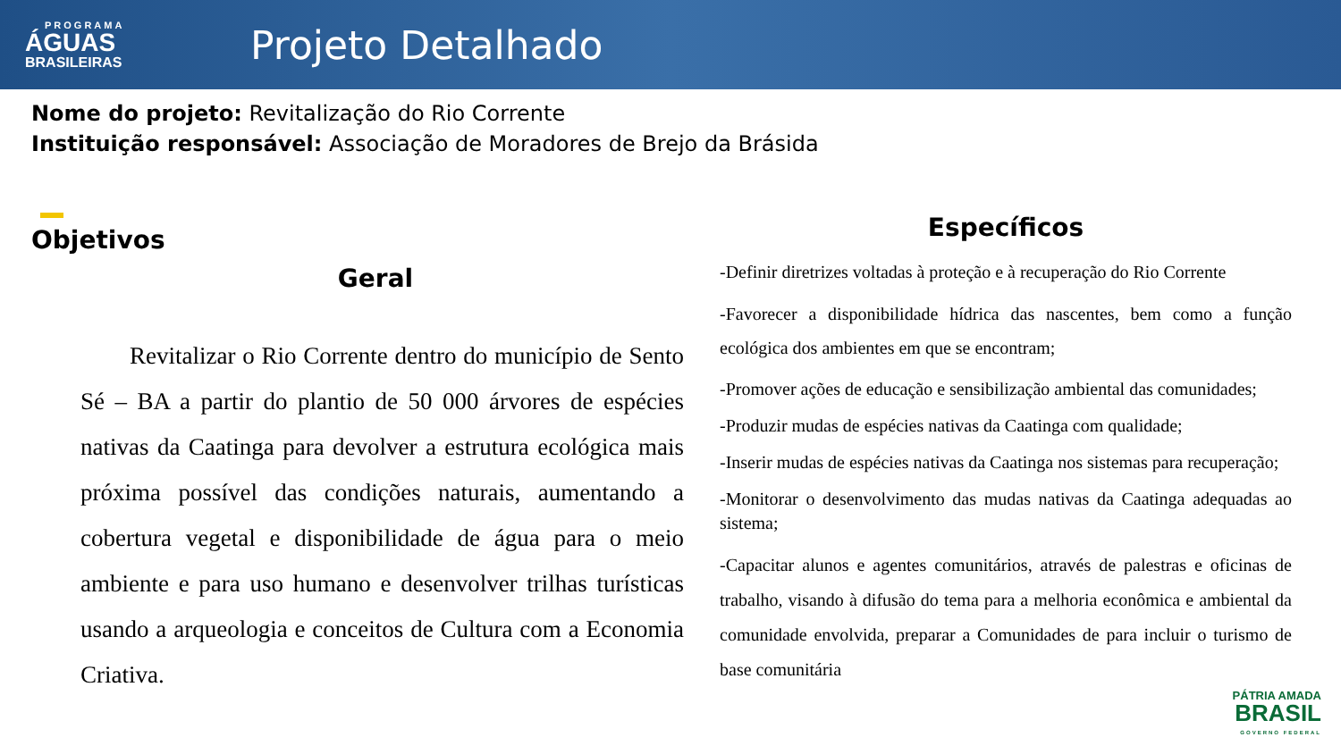PROGRAMA
ÁGUAS
BRASILEIRAS
Projeto Detalhado
Nome do projeto: Revitalização do Rio Corrente
Instituição responsável: Associação de Moradores de Brejo da Brásida
Objetivos
Geral
Revitalizar o Rio Corrente dentro do município de Sento Sé – BA a partir do plantio de 50 000 árvores de espécies nativas da Caatinga para devolver a estrutura ecológica mais próxima possível das condições naturais, aumentando a cobertura vegetal e disponibilidade de água para o meio ambiente e para uso humano e desenvolver trilhas turísticas usando a arqueologia e conceitos de Cultura com a Economia Criativa.
Específicos
-Definir diretrizes voltadas à proteção e à recuperação do Rio Corrente
-Favorecer a disponibilidade hídrica das nascentes, bem como a função ecológica dos ambientes em que se encontram;
-Promover ações de educação e sensibilização ambiental das comunidades;
-Produzir mudas de espécies nativas da Caatinga com qualidade;
-Inserir mudas de espécies nativas da Caatinga nos sistemas para recuperação;
-Monitorar o desenvolvimento das mudas nativas da Caatinga adequadas ao sistema;
-Capacitar alunos e agentes comunitários, através de palestras e oficinas de trabalho, visando à difusão do tema para a melhoria econômica e ambiental da comunidade envolvida, preparar a Comunidades de para incluir o turismo de base comunitária
PÁTRIA AMADA
BRASIL
GOVERNO FEDERAL